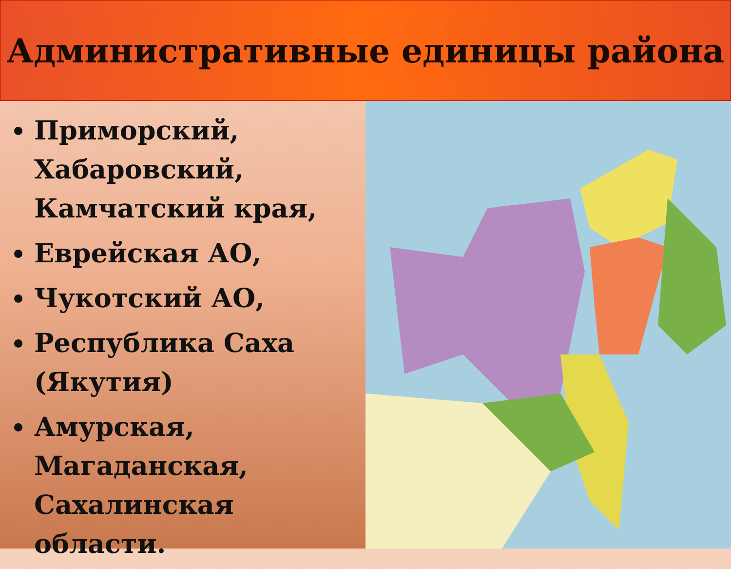Административные единицы района
Приморский, Хабаровский, Камчатский края,
Еврейская АО,
Чукотский АО,
Республика Саха (Якутия)
Амурская, Магаданская, Сахалинская области.